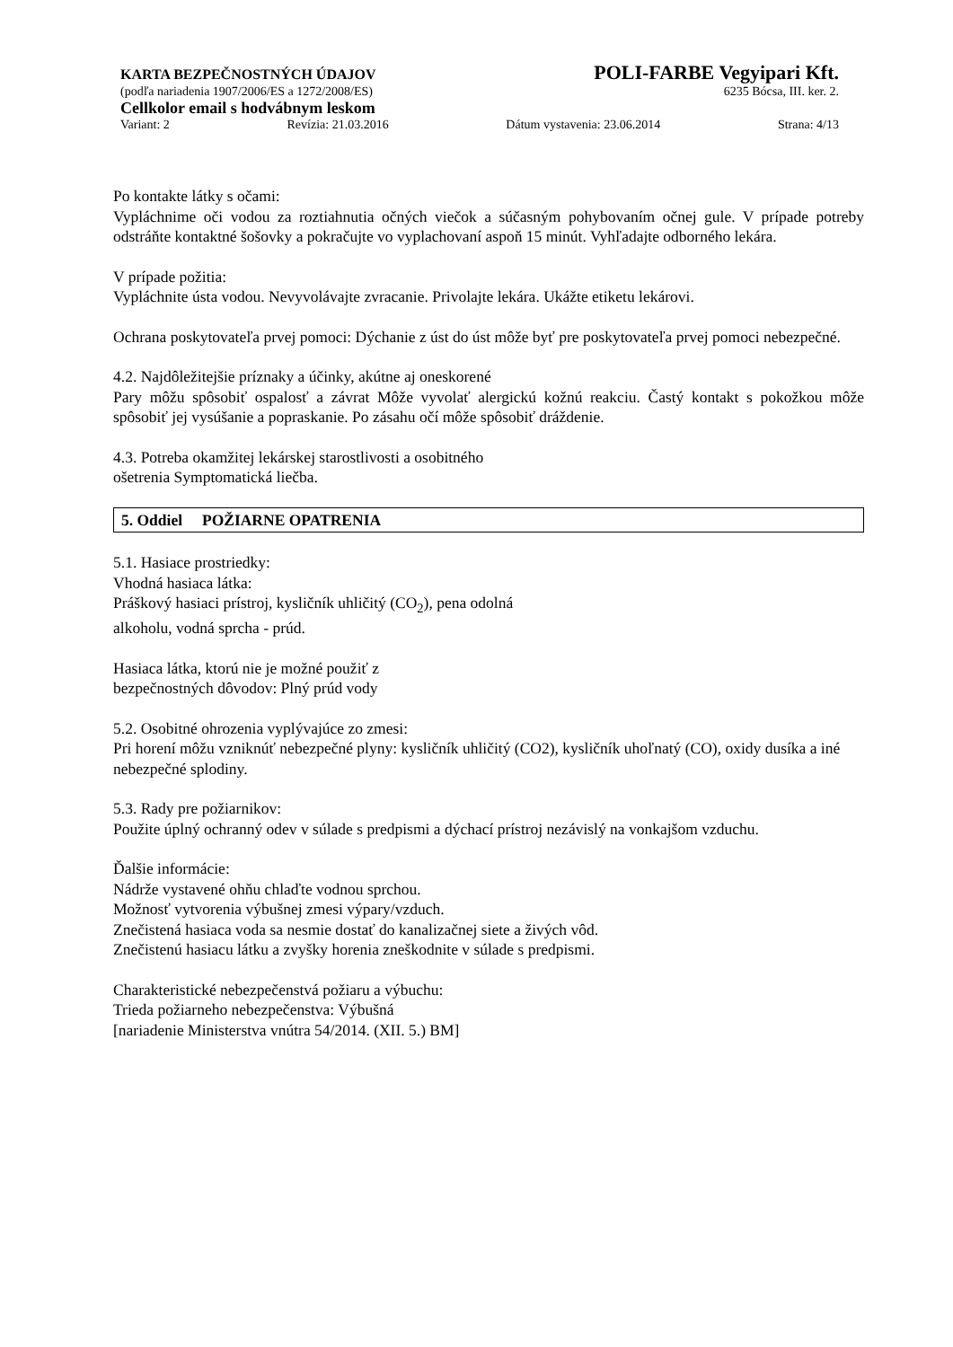KARTA BEZPEČNOSTNÝCH ÚDAJOV POLI-FARBE Vegyipari Kft.
(podľa nariadenia 1907/2006/ES a 1272/2008/ES) 6235 Bócsa, III. ker. 2.
Cellkolor email s hodvábnym leskom
Variant: 2 Revízia: 21.03.2016 Dátum vystavenia: 23.06.2014 Strana: 4/13
Po kontakte látky s očami:
Vypláchnime oči vodou za roztiahnutia očných viečok a súčasným pohybovaním očnej gule. V prípade potreby odstráňte kontaktné šošovky a pokračujte vo vyplachovaní aspoň 15 minút. Vyhľadajte odborného lekára.
V prípade požitia:
Vypláchnite ústa vodou. Nevyvolávajte zvracanie. Privolajte lekára. Ukážte etiketu lekárovi.
Ochrana poskytovateľa prvej pomoci: Dýchanie z úst do úst môže byť pre poskytovateľa prvej pomoci nebezpečné.
4.2. Najdôležitejšie príznaky a účinky, akútne aj oneskorené
Pary môžu spôsobiť ospalosť a závrat Môže vyvolať alergickú kožnú reakciu. Častý kontakt s pokožkou môže spôsobiť jej vysúšanie a popraskanie. Po zásahu očí môže spôsobiť dráždenie.
4.3. Potreba okamžitej lekárskej starostlivosti a osobitného
ošetrenia Symptomatická liečba.
5. Oddiel POŽIARNE OPATRENIA
5.1. Hasiace prostriedky:
Vhodná hasiaca látka:
Práškový hasiaci prístroj, kysličník uhličitý (CO<sub>2</sub>), pena odolná
alkoholu, vodná sprcha - prúd.
Hasiaca látka, ktorú nie je možné použiť z
bezpečnostných dôvodov: Plný prúd vody
5.2. Osobitné ohrozenia vyplývajúce zo zmesi:
Pri horení môžu vzniknúť nebezpečné plyny: kysličník uhličitý (CO2), kysličník uhoľnatý (CO), oxidy dusíka a iné nebezpečné splodiny.
5.3. Rady pre požiarnikov:
Použite úplný ochranný odev v súlade s predpismi a dýchací prístroj nezávislý na vonkajšom vzduchu.
Ďalšie informácie:
Nádrže vystavené ohňu chlaďte vodnou sprchou.
Možnosť vytvorenia výbušnej zmesi výpary/vzduch.
Znečistená hasiaca voda sa nesmie dostať do kanalizačnej siete a živých vôd.
Znečistenú hasiacu látku a zvyšky horenia zneškodnite v súlade s predpismi.
Charakteristické nebezpečenstvá požiaru a výbuchu:
Trieda požiarneho nebezpečenstva: Výbušná
[nariadenie Ministerstva vnútra 54/2014. (XII. 5.) BM]